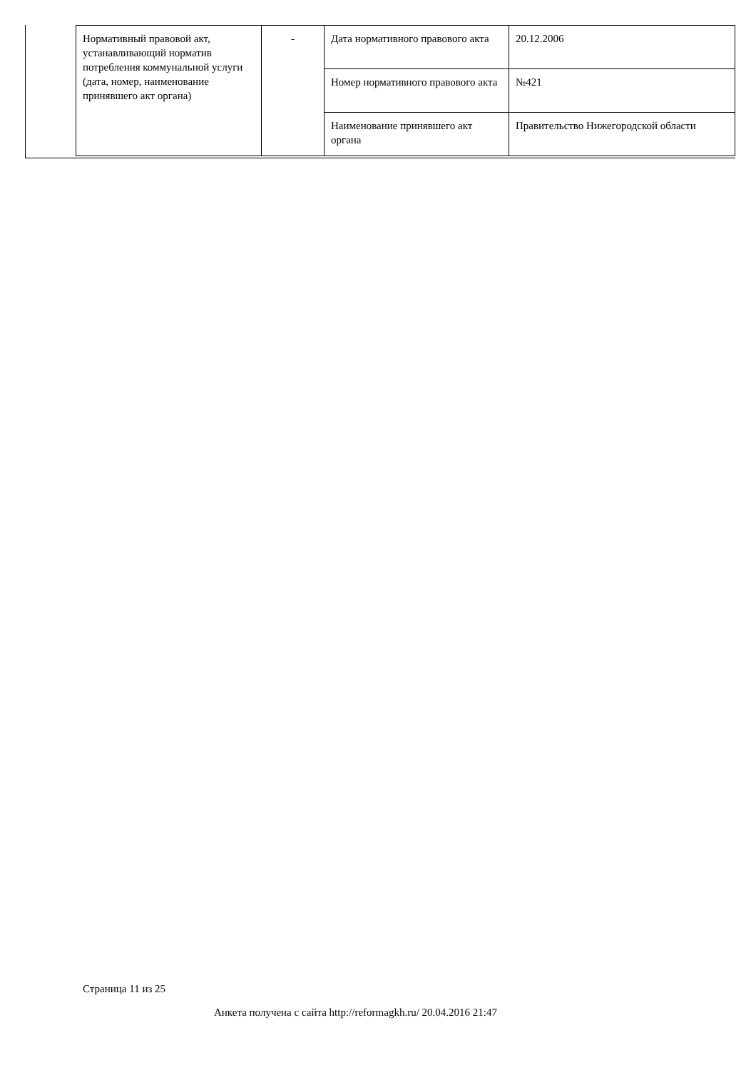| Нормативный правовой акт, устанавливающий норматив потребления коммунальной услуги (дата, номер, наименование принявшего акт органа) | - | Дата нормативного правового акта | 20.12.2006 |
| | | Номер нормативного правового акта | №421 |
| | | Наименование принявшего акт органа | Правительство Нижегородской области |
Страница 11 из 25
Анкета получена с сайта http://reformagkh.ru/ 20.04.2016 21:47